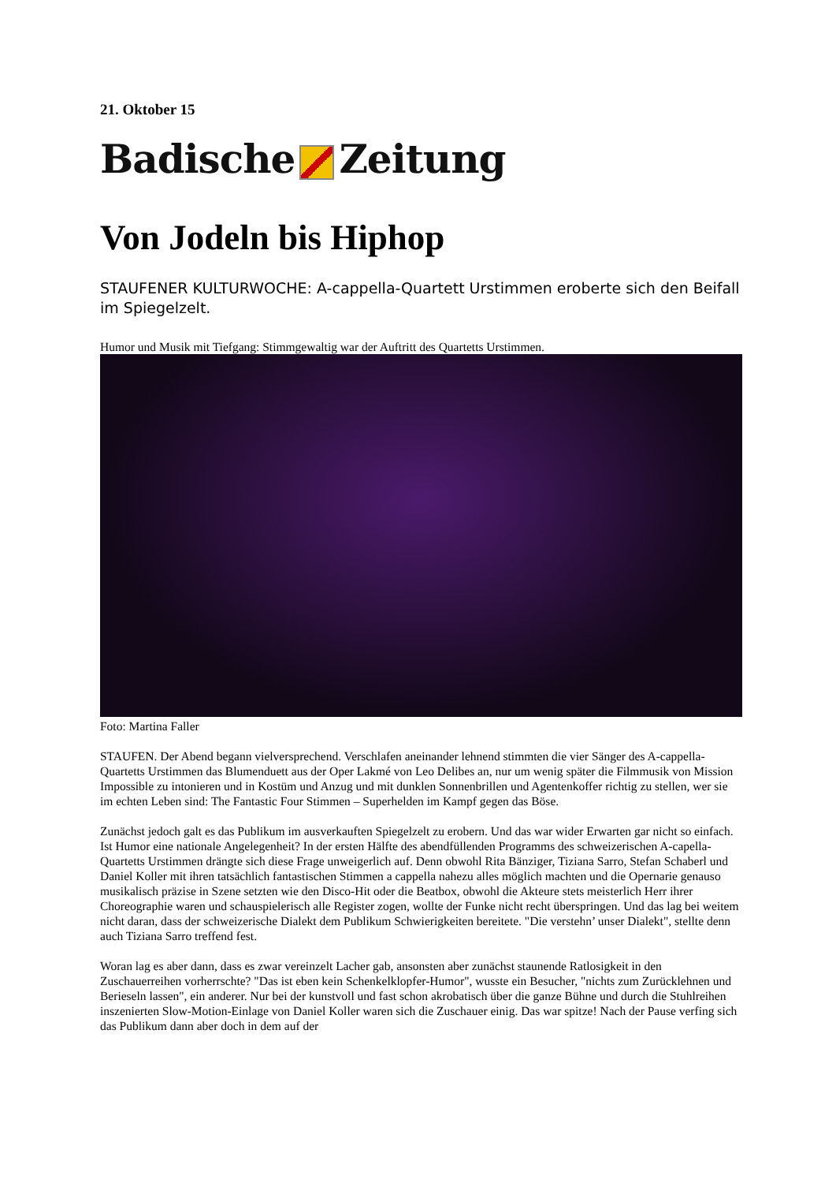21. Oktober 15
Badische Zeitung
Von Jodeln bis Hiphop
STAUFENER KULTURWOCHE: A-cappella-Quartett Urstimmen eroberte sich den Beifall im Spiegelzelt.
Humor und Musik mit Tiefgang: Stimmgewaltig war der Auftritt des Quartetts Urstimmen.
Foto: Martina Faller
STAUFEN. Der Abend begann vielversprechend. Verschlafen aneinander lehnend stimmten die vier Sänger des A-cappella-Quartetts Urstimmen das Blumenduett aus der Oper Lakmé von Leo Delibes an, nur um wenig später die Filmmusik von Mission Impossible zu intonieren und in Kostüm und Anzug und mit dunklen Sonnenbrillen und Agentenkoffer richtig zu stellen, wer sie im echten Leben sind: The Fantastic Four Stimmen – Superhelden im Kampf gegen das Böse.
Zunächst jedoch galt es das Publikum im ausverkauften Spiegelzelt zu erobern. Und das war wider Erwarten gar nicht so einfach. Ist Humor eine nationale Angelegenheit? In der ersten Hälfte des abendfüllenden Programms des schweizerischen A-capella-Quartetts Urstimmen drängte sich diese Frage unweigerlich auf. Denn obwohl Rita Bänziger, Tiziana Sarro, Stefan Schaberl und Daniel Koller mit ihren tatsächlich fantastischen Stimmen a cappella nahezu alles möglich machten und die Opernarie genauso musikalisch präzise in Szene setzten wie den Disco-Hit oder die Beatbox, obwohl die Akteure stets meisterlich Herr ihrer Choreographie waren und schauspielerisch alle Register zogen, wollte der Funke nicht recht überspringen. Und das lag bei weitem nicht daran, dass der schweizerische Dialekt dem Publikum Schwierigkeiten bereitete. "Die verstehn’ unser Dialekt", stellte denn auch Tiziana Sarro treffend fest.
Woran lag es aber dann, dass es zwar vereinzelt Lacher gab, ansonsten aber zunächst staunende Ratlosigkeit in den Zuschauerreihen vorherrschte? "Das ist eben kein Schenkelklopfer-Humor", wusste ein Besucher, "nichts zum Zurücklehnen und Berieseln lassen", ein anderer. Nur bei der kunstvoll und fast schon akrobatisch über die ganze Bühne und durch die Stuhlreihen inszenierten Slow-Motion-Einlage von Daniel Koller waren sich die Zuschauer einig. Das war spitze! Nach der Pause verfing sich das Publikum dann aber doch in dem auf der